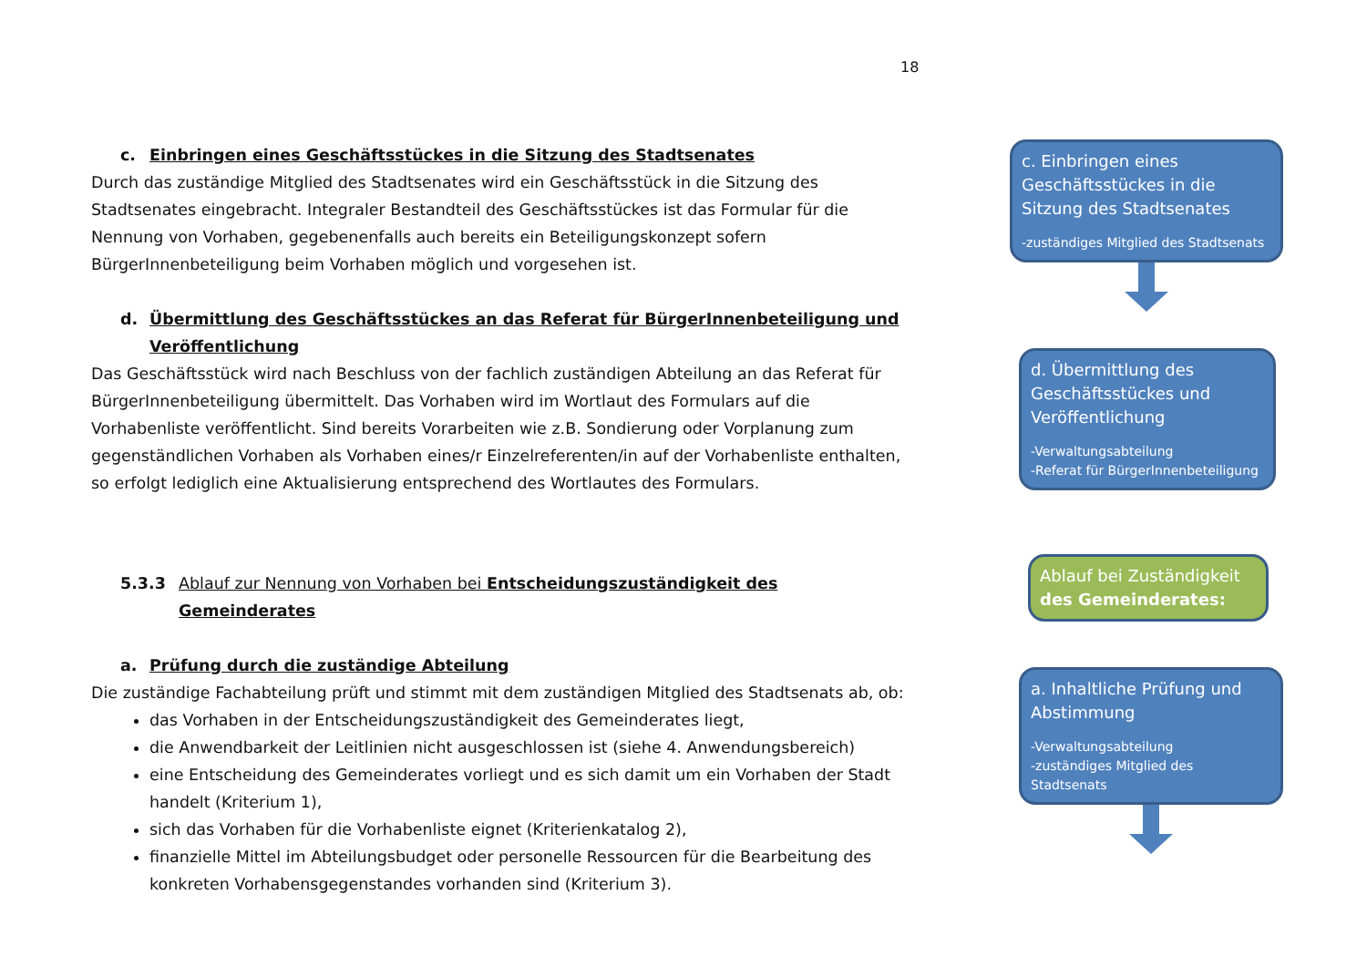18
c. Einbringen eines Geschäftsstückes in die Sitzung des Stadtsenates
Durch das zuständige Mitglied des Stadtsenates wird ein Geschäftsstück in die Sitzung des Stadtsenates eingebracht. Integraler Bestandteil des Geschäftsstückes ist das Formular für die Nennung von Vorhaben, gegebenenfalls auch bereits ein Beteiligungskonzept sofern BürgerInnenbeteiligung beim Vorhaben möglich und vorgesehen ist.
d. Übermittlung des Geschäftsstückes an das Referat für BürgerInnenbeteiligung und Veröffentlichung
Das Geschäftsstück wird nach Beschluss von der fachlich zuständigen Abteilung an das Referat für BürgerInnenbeteiligung übermittelt. Das Vorhaben wird im Wortlaut des Formulars auf die Vorhabenliste veröffentlicht. Sind bereits Vorarbeiten wie z.B. Sondierung oder Vorplanung zum gegenständlichen Vorhaben als Vorhaben eines/r Einzelreferenten/in auf der Vorhabenliste enthalten, so erfolgt lediglich eine Aktualisierung entsprechend des Wortlautes des Formulars.
5.3.3 Ablauf zur Nennung von Vorhaben bei Entscheidungszuständigkeit des Gemeinderates
a. Prüfung durch die zuständige Abteilung
Die zuständige Fachabteilung prüft und stimmt mit dem zuständigen Mitglied des Stadtsenats ab, ob:
das Vorhaben in der Entscheidungszuständigkeit des Gemeinderates liegt,
die Anwendbarkeit der Leitlinien nicht ausgeschlossen ist (siehe 4. Anwendungsbereich)
eine Entscheidung des Gemeinderates vorliegt und es sich damit um ein Vorhaben der Stadt handelt (Kriterium 1),
sich das Vorhaben für die Vorhabenliste eignet (Kriterienkatalog 2),
finanzielle Mittel im Abteilungsbudget oder personelle Ressourcen für die Bearbeitung des konkreten Vorhabensgegenstandes vorhanden sind (Kriterium 3).
c. Einbringen eines Geschäftsstückes in die Sitzung des Stadtsenates
-zuständiges Mitglied des Stadtsenats
d. Übermittlung des Geschäftsstückes und Veröffentlichung
-Verwaltungsabteilung
-Referat für BürgerInnenbeteiligung
Ablauf bei Zuständigkeit des Gemeinderates:
a. Inhaltliche Prüfung und Abstimmung
-Verwaltungsabteilung
-zuständiges Mitglied des Stadtsenats